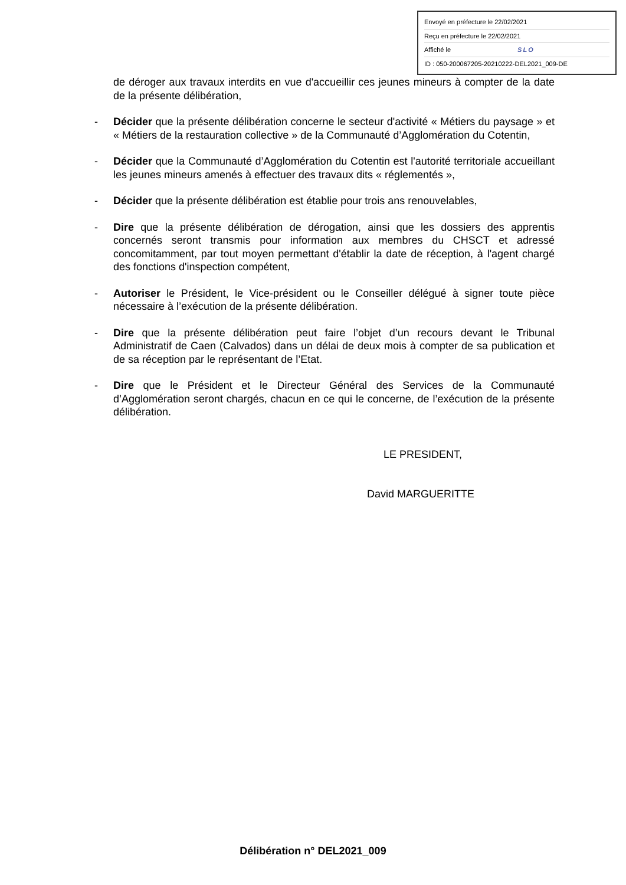Envoyé en préfecture le 22/02/2021
Reçu en préfecture le 22/02/2021
Affiché le SLO
ID : 050-200067205-20210222-DEL2021_009-DE
de déroger aux travaux interdits en vue d'accueillir ces jeunes mineurs à compter de la date de la présente délibération,
- Décider que la présente délibération concerne le secteur d'activité « Métiers du paysage » et « Métiers de la restauration collective » de la Communauté d’Agglomération du Cotentin,
- Décider que la Communauté d’Agglomération du Cotentin est l'autorité territoriale accueillant les jeunes mineurs amenés à effectuer des travaux dits « réglementés »,
- Décider que la présente délibération est établie pour trois ans renouvelables,
- Dire que la présente délibération de dérogation, ainsi que les dossiers des apprentis concernés seront transmis pour information aux membres du CHSCT et adressé concomitamment, par tout moyen permettant d'établir la date de réception, à l'agent chargé des fonctions d'inspection compétent,
- Autoriser le Président, le Vice-président ou le Conseiller délégué à signer toute pièce nécessaire à l’exécution de la présente délibération.
- Dire que la présente délibération peut faire l’objet d’un recours devant le Tribunal Administratif de Caen (Calvados) dans un délai de deux mois à compter de sa publication et de sa réception par le représentant de l’Etat.
- Dire que le Président et le Directeur Général des Services de la Communauté d’Agglomération seront chargés, chacun en ce qui le concerne, de l’exécution de la présente délibération.
LE PRESIDENT,
David MARGUERITTE
Délibération n° DEL2021_009